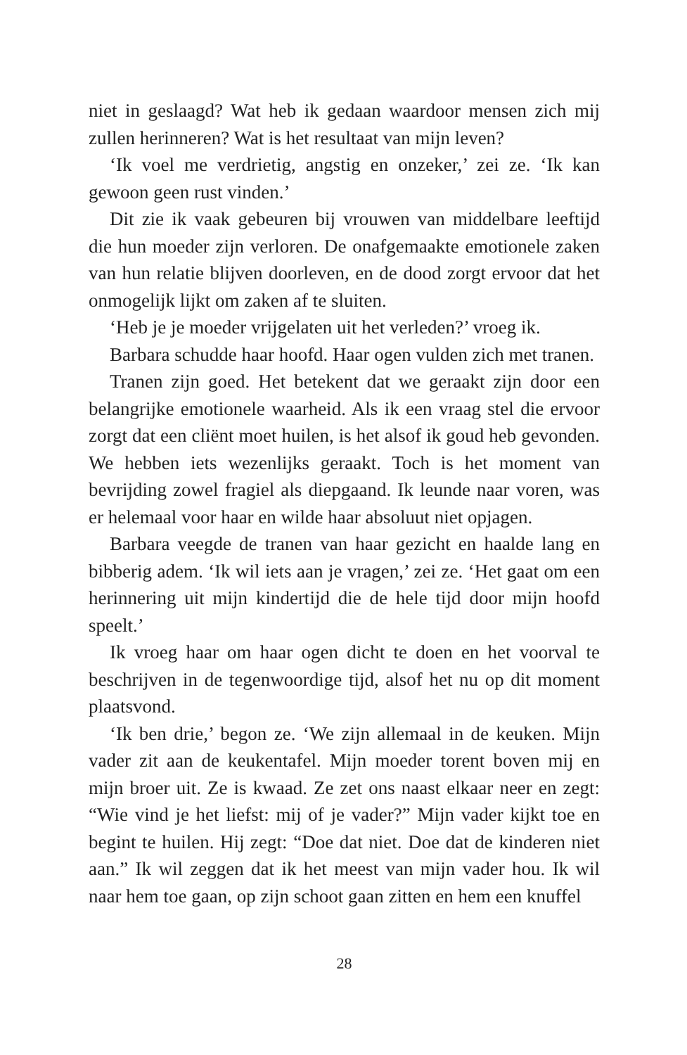niet in geslaagd? Wat heb ik gedaan waardoor mensen zich mij zullen herinneren? Wat is het resultaat van mijn leven?
‘Ik voel me verdrietig, angstig en onzeker,’ zei ze. ‘Ik kan gewoon geen rust vinden.’
Dit zie ik vaak gebeuren bij vrouwen van middelbare leeftijd die hun moeder zijn verloren. De onafgemaakte emotionele zaken van hun relatie blijven doorleven, en de dood zorgt ervoor dat het onmogelijk lijkt om zaken af te sluiten.
‘Heb je je moeder vrijgelaten uit het verleden?’ vroeg ik.
Barbara schudde haar hoofd. Haar ogen vulden zich met tranen.
Tranen zijn goed. Het betekent dat we geraakt zijn door een belangrijke emotionele waarheid. Als ik een vraag stel die ervoor zorgt dat een cliënt moet huilen, is het alsof ik goud heb gevonden. We hebben iets wezenlijks geraakt. Toch is het moment van bevrijding zowel fragiel als diepgaand. Ik leunde naar voren, was er helemaal voor haar en wilde haar absoluut niet opjagen.
Barbara veegde de tranen van haar gezicht en haalde lang en bibberig adem. ‘Ik wil iets aan je vragen,’ zei ze. ‘Het gaat om een herinnering uit mijn kindertijd die de hele tijd door mijn hoofd speelt.’
Ik vroeg haar om haar ogen dicht te doen en het voorval te beschrijven in de tegenwoordige tijd, alsof het nu op dit moment plaatsvond.
‘Ik ben drie,’ begon ze. ‘We zijn allemaal in de keuken. Mijn vader zit aan de keukentafel. Mijn moeder torent boven mij en mijn broer uit. Ze is kwaad. Ze zet ons naast elkaar neer en zegt: “Wie vind je het liefst: mij of je vader?” Mijn vader kijkt toe en begint te huilen. Hij zegt: “Doe dat niet. Doe dat de kinderen niet aan.” Ik wil zeggen dat ik het meest van mijn vader hou. Ik wil naar hem toe gaan, op zijn schoot gaan zitten en hem een knuffel
28